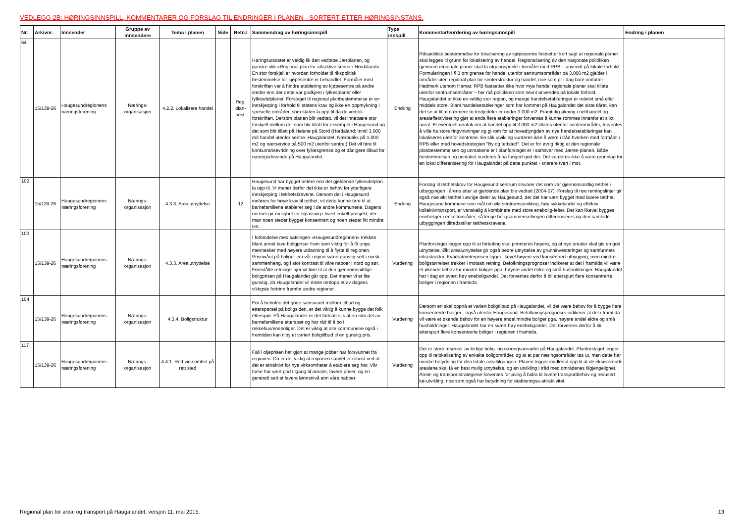VEDLEGG 2B: HØRINGSINNSPILL, KOMMENTARER OG FORSLAG TIL ENDRINGER I PLANEN - SORTERT ETTER HØRINGSINSTANS.
| Nr. | Arkivnr. | Innsender | Gruppe av innsendere | Tema i planen | Side | Retn.l | Sammendrag av høringsinnspill | Type innspill | Kommentar/vurdering av høringsinnspill | Endring i planen |
| --- | --- | --- | --- | --- | --- | --- | --- | --- | --- | --- |
| 64 | 15/139-26 | Haugesundregionens næringsforening | Nærings-organisasjon | 4.2.2. Lokalisere handel | | Reg. plan-best. | Høringsutkastet er veldig lik den vedtatte Jærplanen, og ganske ulik «Regional plan for attraktive senter i Hordaland». En stor forskjell er hvordan forholdet til rikspolitisk bestemmelse for kjøpesentre er behandlet. Formålet med forskriften var å hindre etablering av kjøpesentre på andre steder enn der dette var godkjent i fylkesplaner eller fylkesdelplaner. Forslaget til regional planbestemmelse er en innskjerping i forhold til statens krav og ikke en oppmykning i spesielle områder, som staten la opp til da de vedtok forskriften. Dersom planen blir vedtatt, vil det innebære stor forskjell mellom det som blir tillatt for eksempel i Haugesund og det som blir tillatt på Heiane på Stord (Hordaland: Inntil 3.000 m2 handel utenfor sentre. Haugalandet: Nærbutikk på 1.000 m2 og nærservice på 500 m2 utenfor sentre.) Det vil føre til konkurransevridning over fylkesgrensa og et dårligere tilbud for næringsdrivende på Haugalandet. | Endring | Rikspolitisk bestemmelse for lokalisering av kjøpesentre fastsetter kort sagt at regionale planer skal legges til grunn for lokalisering av handel. Regionalisering av den nasjonale politikken gjennom regionale planer skal ta utgangspunkt i formålet med RPB – anvendt på lokale forhold. Formuleringen i § 3 om grense for handel utenfor sentrumsområder på 3.000 m2 gjelder i områder uten regional plan for senterstruktur og handel, noe som pr i dag bare omfatter Hedmark utenom Hamar. RPB fastsetter ikke hvor mye handel regionale planer skal tillate utenfor sentrumsområder – her må politikken som nevnt anvendes på lokale forhold. Haugalandet er ikke en veldig stor region, og mange handelsetableringer er relativt små eller middels store. Blant handelsetableringer som har kommet på Haugalandet det siste tiåret, kan det se ut til at nærmere to tredjedeler er under 3.000 m2. Framtidig økning i netthandel og arealeffektivisering gjør at enda flere etableringer forventes å kunne rommes innenfor et slikt areal. Et eventuelt unntak om at handel opp til 3.000 m2 tillates utenfor senterområder, forventes å ville ha store ringvirkninger og gi rom for at hovedtyngden av nye handelsetableringer kan lokaliseres utenfor sentrene. En slik utvikling vurderes ikke å være i tråd hverken med formålet i RPB eller med hovedstrategien "By og tettsted". Det er for øvrig riktig at den regionale planbestemmelsen og unntakene er i planforslaget er i samsvar med Jæren-planen. Både bestemmelsen og unntaket vurderes å ha fungert god der. Det vurderes ikke å være grunnlag for en lokal differenisering for Haugalandet på dette punktet - snarere tvert i mot. | |
| 102 | 15/139-26 | Haugesundregionens næringsforening | Nærings-organisasjon | 4.3.3. Arealutnyttelse | | 12 | Haugesund har bygget tettere enn det gjeldende fylkesdelplan la opp til. Vi mener derfor det ikke er behov for ytterligere innskjerping i tetthetskravene. Dersom det i Haugesund innføres for høye krav til tetthet, vil dette kunne føre til at barnefamiliene etablerer seg i de andre kommunene. Dagens normer gir mulighet for tilpassing i hvert enkelt prosjekt, der man noen steder bygger konsentrert og noen steder litt mindre tett. | Endring | Forslag til tetthetskrav for Haugesund sentrum tilsvarer det som var gjennomsnittlig tetthet i utbyggingen i årene etter at gjeldende plan ble vedtatt (2004-07). Forslag til nye retningslinjer gir også noe økt tetthet i øvrige deler av Haugesund, der det har vært bygget med lavere tetthet. Haugesund kommune sine mål om økt sentrumsutvikling, høy sykkelandel og effektiv kollektivtransport, er vanskelig å kombinere med store enebolig-felter. Det kan likevel bygges eneboliger i enkeltområder, så lenge boligsammensettingen differensieres og den samlede utbyggingen tilfredsstiller tetthetskravene. | |
| 103 | 15/139-26 | Haugesundregionens næringsforening | Nærings-organisasjon | 4.3.3. Arealutnyttelse | | | I forbindelse med satsingen «Haugesundregionen» trekkes blant annet lave boligpriser fram som viktig for å få unge mennesker med høyere utdanning til å flytte til regionen. Prisnivået på boliger er i vår region svært gunstig sett i norsk sammenheng, og i stor kontrast til våre naboer i nord og sør. Foreslåtte retningslinjer vil føre til at den gjennomsnittlige boligprisen på Haugalandet går opp. Det mener vi er lite gunstig, da Haugalandet vil miste nettopp et av dagens viktigste fortrinn fremfor andre regioner. | Vurdering | Planforslaget legger opp til at fortetting skal prioriteres høyere, og at nye arealer skal gis en god utnyttelse. Økt arealutnyttelse gir også bedre utnyttelse av grunninvesteringer og samfunnets infrastruktur. Kvadratmeterprisen ligger likevel høyere ved konsentrert utbygging, men mindre boligstørrelser trekker i motsatt retning. Befolkningsprognoser indikerer at det i framtida vil være et økende behov for mindre boliger pga. høyere andel eldre og små husholdninger. Haugalandet har i dag en svært høy eneboligandel. Det forventes derfor å bli etterspurt flere konsentrerte boliger i regionen i framtida. | |
| 104 | 15/139-26 | Haugesundregionens næringsforening | Nærings-organisasjon | 4.3.4. Boligstruktur | | | For å beholde det gode samsvaret mellom tilbud og etterspørsel på boligsiden, er det viktig å kunne bygge det folk etterspør. På Haugalandet er det fortsatt slik at en stor del av barnefamiliene etterspør og har råd til å bo i rekkehus/eneboliger. Det er viktig at alle kommunene også i fremtiden kan tilby et variert boligtilbud til en gunstig pris. | Vurdering | Dersom en skal oppnå et variert boligtilbud på Haugalandet, vil det være behov for å bygge flere konsentrerte boliger - også utenfor Haugesund. Befolkningsprognoser indikerer at det i framtida vil være et økende behov for en høyere andel mindre boliger pga. høyere andel eldre og små husholdninger. Haugalandet har en svært høy eneboligandel. Det forventes derfor å bli etterspurt flere konsentrerte boliger i regionen i framtida. | |
| 117 | 15/139-26 | Haugesundregionens næringsforening | Nærings-organisasjon | 4.4.1. Rett virksomhet på rett sted | | | Fall i oljeprisen har gjort at mange jobber har forsvunnet fra regionen. Da er det viktig at regionen samlet er robust ved at det er attraktivt for nye virksomheter å etablere seg her. Vår forse har vært god tilgang til arealer, lavere priser, og en generelt sett et lavere lønnsnivå enn våre naboer. | Vurdering | Det er store reserver av ledige bolig- og næringsareaøler på Haugalandet. Planforslaget legger opp til relokalisering av enkelte boligområder, og at et par næringsområder tas ut, men dette har mindre betydning for den totale arealtilgangen. Planen legger imidlertid opp til at de eksisterende arealene skal få en best mulig utnyttelse, og en utvikling i tråd med områdenes tilgjengelighet. Areal- og transportstrategiene forventes for øvrig å bidra til lavere transportbehov og redusert kø-utvikling, noe som også har betydning for etableringss-attraktivitet. | |
Regional plan for areal og transport på Haugalandet, versjon 11. mai 2015. 13